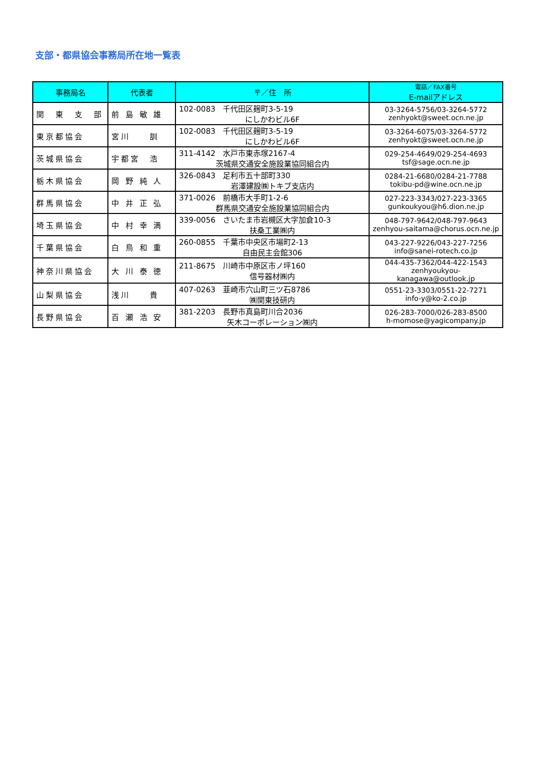支部・都県協会事務局所在地一覧表
| 事務局名 | 代表者 | 〒／住 所 | 電話／FAX番号 E-mailアドレス |
| --- | --- | --- | --- |
| 関 東 支 部 | 前 島 敏 雄 | 102-0083 千代田区麹町3-5-19 にしかわビル6F | 03-3264-5756/03-3264-5772 zenhyokt@sweet.ocn.ne.jp |
| 東京都協会 | 宮川 訓 | 102-0083 千代田区麹町3-5-19 にしかわビル6F | 03-3264-6075/03-3264-5772 zenhyokt@sweet.ocn.ne.jp |
| 茨城県協会 | 宇都宮 浩 | 311-4142 水戸市東赤塚2167-4 茨城県交通安全施設業協同組合内 | 029-254-4649/029-254-4693 tsf@sage.ocn.ne.jp |
| 栃木県協会 | 岡 野 純 人 | 326-0843 足利市五十部町330 岩澤建設㈱トキブ支店内 | 0284-21-6680/0284-21-7788 tokibu-pd@wine.ocn.ne.jp |
| 群馬県協会 | 中 井 正 弘 | 371-0026 前橋市大手町1-2-6 群馬県交通安全施設業協同組合内 | 027-223-3343/027-223-3365 gunkoukyou@h6.dion.ne.jp |
| 埼玉県協会 | 中 村 幸 満 | 339-0056 さいたま市岩槻区大字加倉10-3 扶桑工業㈱内 | 048-797-9642/048-797-9643 zenhyou-saitama@chorus.ocn.ne.jp |
| 千葉県協会 | 白 鳥 和 重 | 260-0855 千葉市中央区市場町2-13 自由民主会館306 | 043-227-9226/043-227-7256 info@sanei-rotech.co.jp |
| 神奈川県協会 | 大 川 泰 徳 | 211-8675 川崎市中原区市ノ坪160 信号器材㈱内 | 044-435-7362/044-422-1543 zenhyoukyou-kanagawa@outlook.jp |
| 山梨県協会 | 浅川 貴 | 407-0263 韮崎市穴山町三ツ石8786 ㈱関東技研内 | 0551-23-3303/0551-22-7271 info-y@ko-2.co.jp |
| 長野県協会 | 百 瀬 浩 安 | 381-2203 長野市真島町川合2036 矢木コーポレーション㈱内 | 026-283-7000/026-283-8500 h-momose@yagicompany.jp |